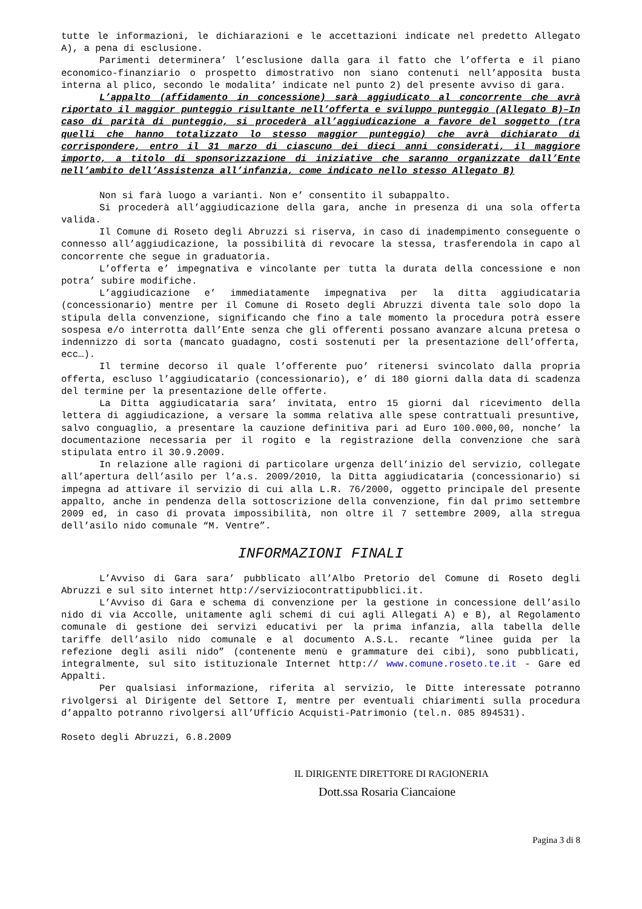tutte le informazioni, le dichiarazioni e le accettazioni indicate nel predetto Allegato A), a pena di esclusione.
Parimenti determinera’ l’esclusione dalla gara il fatto che l’offerta e il piano economico-finanziario o prospetto dimostrativo non siano contenuti nell’apposita busta interna al plico, secondo le modalita’ indicate nel punto 2) del presente avviso di gara.
L’appalto (affidamento in concessione) sarà aggiudicato al concorrente che avrà riportato il maggior punteggio risultante nell’offerta e sviluppo punteggio (Allegato B)–In caso di parità di punteggio, si procederà all’aggiudicazione a favore del soggetto (tra quelli che hanno totalizzato lo stesso maggior punteggio) che avrà dichiarato di corrispondere, entro il 31 marzo di ciascuno dei dieci anni considerati, il maggiore importo, a titolo di sponsorizzazione di iniziative che saranno organizzate dall’Ente nell’ambito dell’Assistenza all’infanzia, come indicato nello stesso Allegato B)
Non si farà luogo a varianti. Non e’ consentito il subappalto.
Si procederà all’aggiudicazione della gara, anche in presenza di una sola offerta valida.
Il Comune di Roseto degli Abruzzi si riserva, in caso di inadempimento conseguente o connesso all’aggiudicazione, la possibilità di revocare la stessa, trasferendola in capo al concorrente che segue in graduatoria.
L’offerta e’ impegnativa e vincolante per tutta la durata della concessione e non potra’ subire modifiche.
L’aggiudicazione e’ immediatamente impegnativa per la ditta aggiudicataria (concessionario) mentre per il Comune di Roseto degli Abruzzi diventa tale solo dopo la stipula della convenzione, significando che fino a tale momento la procedura potrà essere sospesa e/o interrotta dall’Ente senza che gli offerenti possano avanzare alcuna pretesa o indennizzo di sorta (mancato guadagno, costi sostenuti per la presentazione dell’offerta, ecc…).
Il termine decorso il quale l’offerente puo’ ritenersi svincolato dalla propria offerta, escluso l’aggiudicatario (concessionario), e’ di 180 giorni dalla data di scadenza del termine per la presentazione delle offerte.
La Ditta aggiudicataria sara’ invitata, entro 15 giorni dal ricevimento della lettera di aggiudicazione, a versare la somma relativa alle spese contrattuali presuntive, salvo conguaglio, a presentare la cauzione definitiva pari ad Euro 100.000,00, nonche’ la documentazione necessaria per il rogito e la registrazione della convenzione che sarà stipulata entro il 30.9.2009.
In relazione alle ragioni di particolare urgenza dell’inizio del servizio, collegate all’apertura dell’asilo per l’a.s. 2009/2010, la Ditta aggiudicataria (concessionario) si impegna ad attivare il servizio di cui alla L.R. 76/2000, oggetto principale del presente appalto, anche in pendenza della sottoscrizione della convenzione, fin dal primo settembre 2009 ed, in caso di provata impossibilità, non oltre il 7 settembre 2009, alla stregua dell’asilo nido comunale “M. Ventre”.
INFORMAZIONI FINALI
L’Avviso di Gara sara’ pubblicato all’Albo Pretorio del Comune di Roseto degli Abruzzi e sul sito internet http://serviziocontrattipubblici.it.
L’Avviso di Gara e schema di convenzione per la gestione in concessione dell’asilo nido di via Accolle, unitamente agli schemi di cui agli Allegati A) e B), al Regolamento comunale di gestione dei servizi educativi per la prima infanzia, alla tabella delle tariffe dell’asilo nido comunale e al documento A.S.L. recante “linee guida per la refezione degli asili nido” (contenente menù e grammature dei cibi), sono pubblicati, integralmente, sul sito istituzionale Internet http:// www.comune.roseto.te.it - Gare ed Appalti.
Per qualsiasi informazione, riferita al servizio, le Ditte interessate potranno rivolgersi al Dirigente del Settore I, mentre per eventuali chiarimenti sulla procedura d’appalto potranno rivolgersi all’Ufficio Acquisti-Patrimonio (tel.n. 085 894531).
Roseto degli Abruzzi, 6.8.2009
IL DIRIGENTE DIRETTORE DI RAGIONERIA
Dott.ssa Rosaria Ciancaione
Pagina 3 di 8